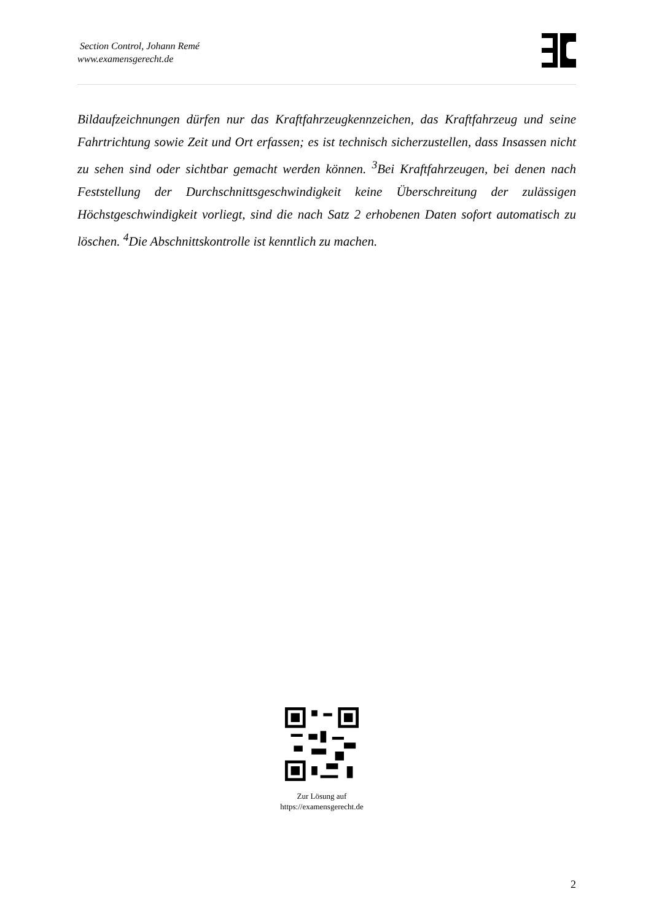Section Control, Johann Remé
www.examensgerecht.de
Bildaufzeichnungen dürfen nur das Kraftfahrzeugkennzeichen, das Kraftfahrzeug und seine Fahrtrichtung sowie Zeit und Ort erfassen; es ist technisch sicherzustellen, dass Insassen nicht zu sehen sind oder sichtbar gemacht werden können. <sup>3</sup>Bei Kraftfahrzeugen, bei denen nach Feststellung der Durchschnittsgeschwindigkeit keine Überschreitung der zulässigen Höchstgeschwindigkeit vorliegt, sind die nach Satz 2 erhobenen Daten sofort automatisch zu löschen. <sup>4</sup>Die Abschnittskontrolle ist kenntlich zu machen.
Zur Lösung auf
https://examensgerecht.de
2